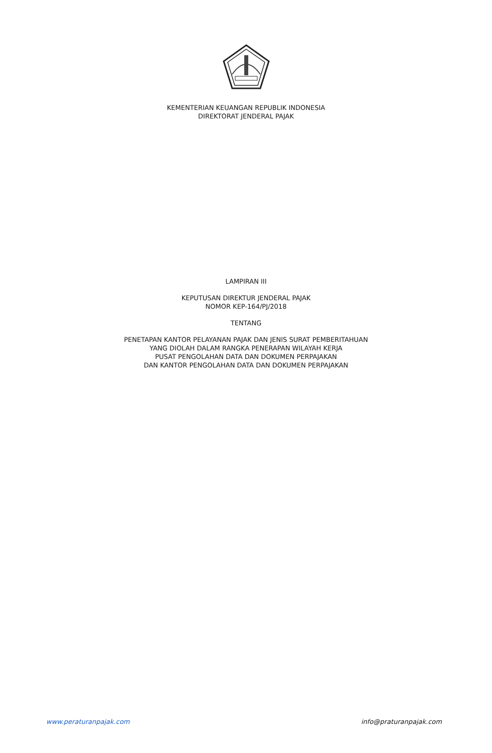KEMENTERIAN KEUANGAN REPUBLIK INDONESIA
DIREKTORAT JENDERAL PAJAK
LAMPIRAN III
KEPUTUSAN DIREKTUR JENDERAL PAJAK
NOMOR KEP-164/PJ/2018
TENTANG
PENETAPAN KANTOR PELAYANAN PAJAK DAN JENIS SURAT PEMBERITAHUAN
YANG DIOLAH DALAM RANGKA PENERAPAN WILAYAH KERJA
PUSAT PENGOLAHAN DATA DAN DOKUMEN PERPAJAKAN
DAN KANTOR PENGOLAHAN DATA DAN DOKUMEN PERPAJAKAN
www.peraturanpajak.com info@praturanpajak.com